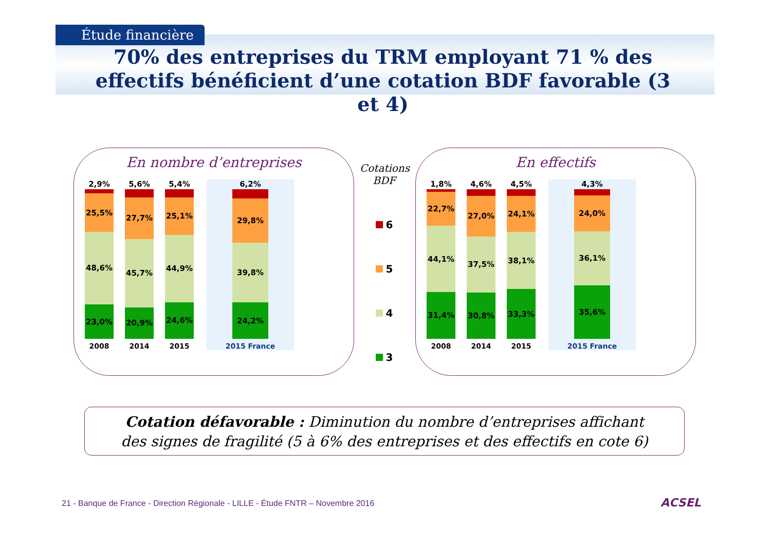Étude financière
70% des entreprises du TRM employant 71 % des effectifs bénéficient d’une cotation BDF favorable (3 et 4)
En nombre d’entreprises
2,9%
25,5%
48,6%
23,0%
2008
5,6%
27,7%
45,7%
20,9%
2014
5,4%
25,1%
44,9%
24,6%
2015
6,2%
29,8%
39,8%
24,2%
2015 France
Cotations BDF
6
5
4
3
En effectifs
1,8%
22,7%
44,1%
31,4%
2008
4,6%
27,0%
37,5%
30,8%
2014
4,5%
24,1%
38,1%
33,3%
2015
4,3%
24,0%
36,1%
35,6%
2015 France
Cotation défavorable : Diminution du nombre d’entreprises affichant
des signes de fragilité (5 à 6% des entreprises et des effectifs en cote 6)
21 - Banque de France - Direction Régionale - LILLE - Étude FNTR – Novembre 2016
ACSEL